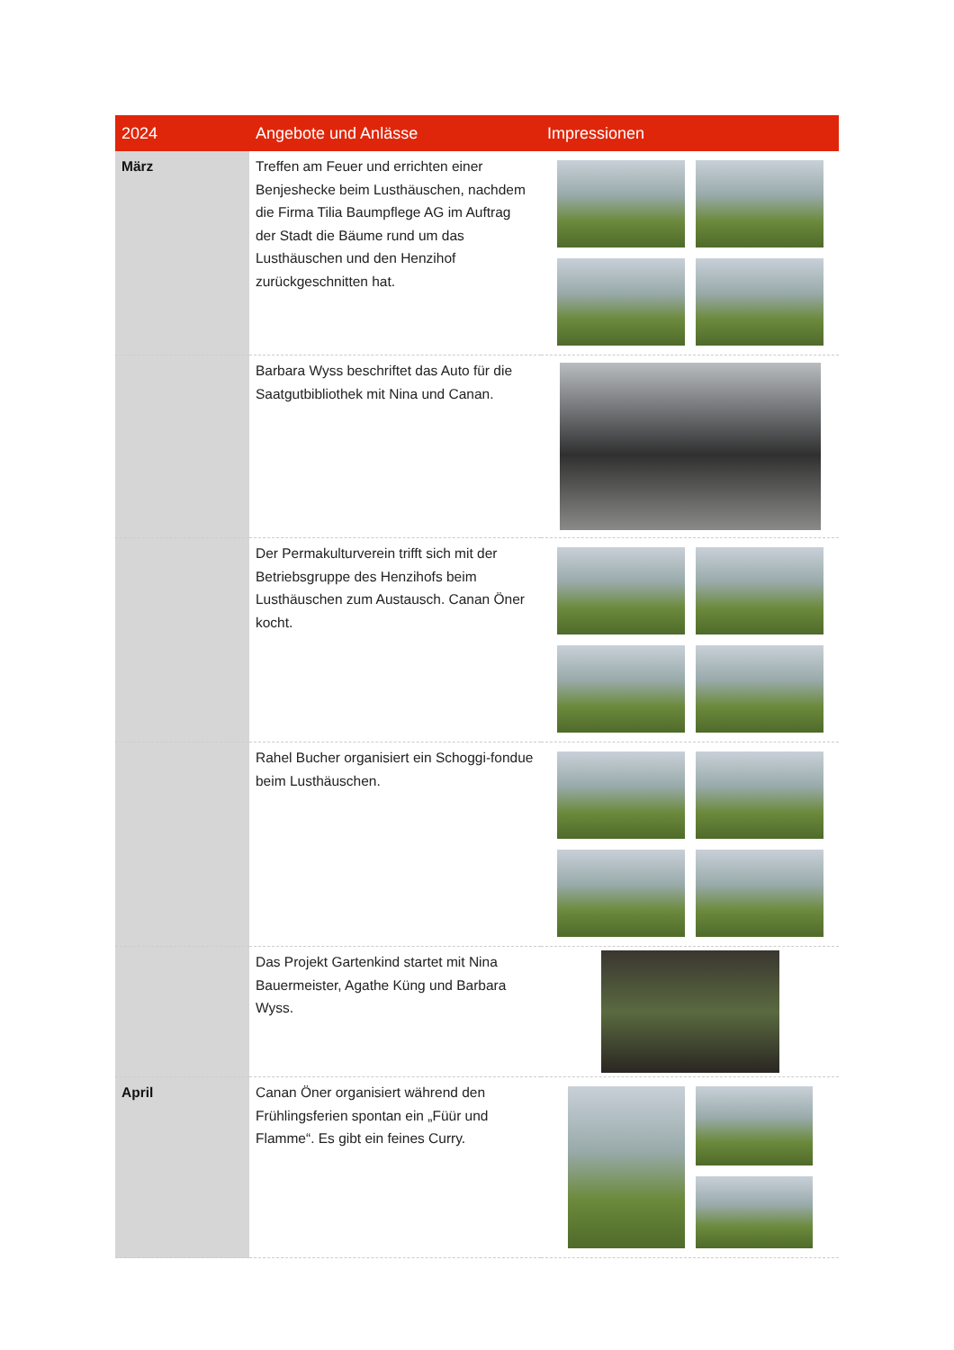| 2024 | Angebote und Anlässe | Impressionen |
| --- | --- | --- |
| März | Treffen am Feuer und errichten einer Benjeshecke beim Lusthäuschen, nachdem die Firma Tilia Baumpflege AG im Auftrag der Stadt die Bäume rund um das Lusthäuschen und den Henzihof zurückgeschnitten hat. | |
| | Barbara Wyss beschriftet das Auto für die Saatgutbibliothek mit Nina und Canan. | |
| | Der Permakulturverein trifft sich mit der Betriebsgruppe des Henzihofs beim Lusthäuschen zum Austausch. Canan Öner kocht. | |
| | Rahel Bucher organisiert ein Schoggi-fondue beim Lusthäuschen. | |
| | Das Projekt Gartenkind startet mit Nina Bauermeister, Agathe Küng und Barbara Wyss. | |
| April | Canan Öner organisiert während den Frühlingsferien spontan ein „Füür und Flamme“. Es gibt ein feines Curry. | |